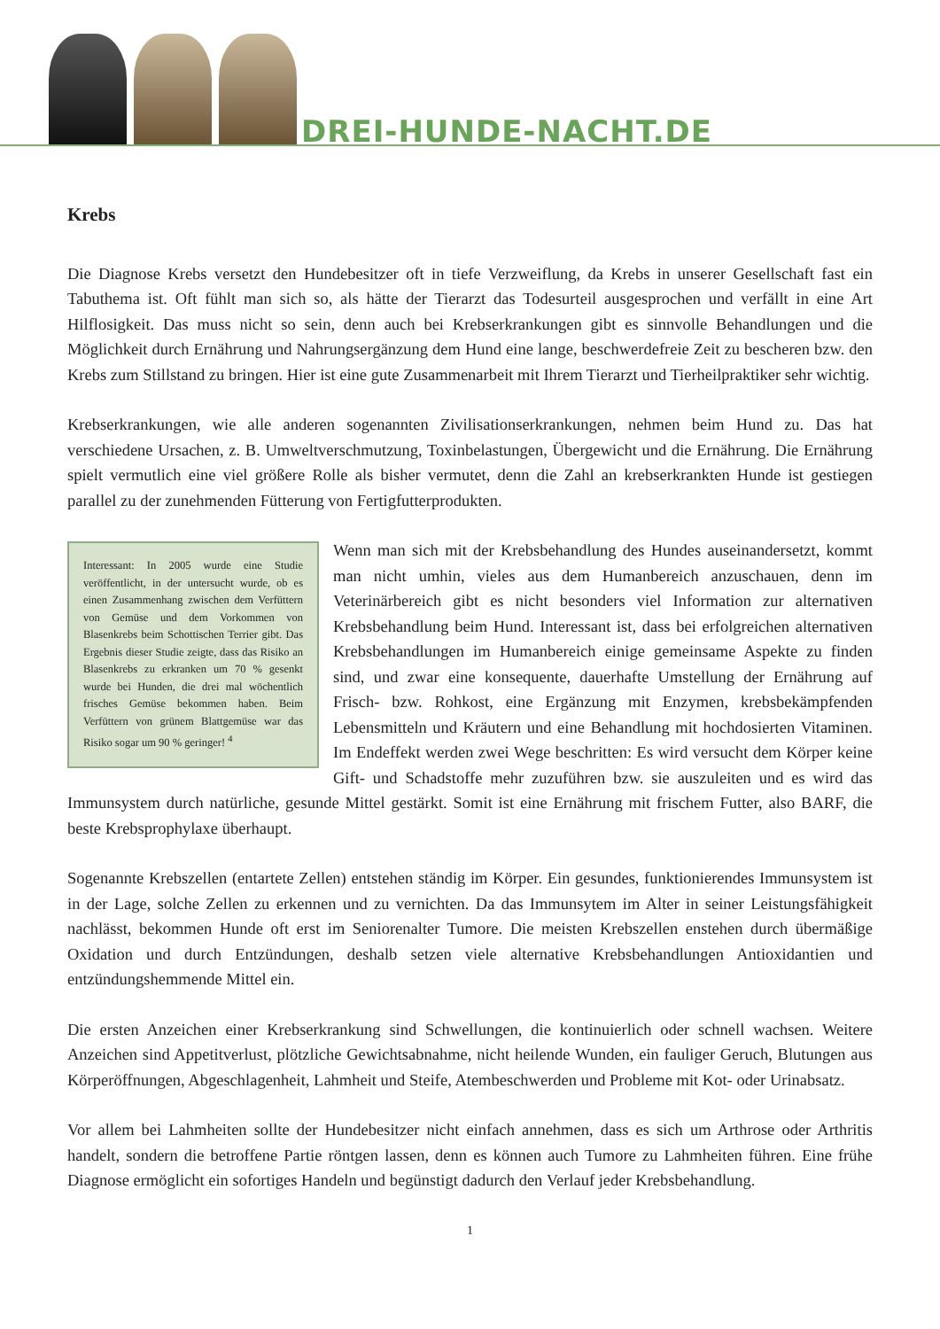DREI-HUNDE-NACHT.DE
Krebs
Die Diagnose Krebs versetzt den Hundebesitzer oft in tiefe Verzweiflung, da Krebs in unserer Gesellschaft fast ein Tabuthema ist. Oft fühlt man sich so, als hätte der Tierarzt das Todesurteil ausgesprochen und verfällt in eine Art Hilflosigkeit. Das muss nicht so sein, denn auch bei Krebserkrankungen gibt es sinnvolle Behandlungen und die Möglichkeit durch Ernährung und Nahrungsergänzung dem Hund eine lange, beschwerdefreie Zeit zu bescheren bzw. den Krebs zum Stillstand zu bringen. Hier ist eine gute Zusammenarbeit mit Ihrem Tierarzt und Tierheilpraktiker sehr wichtig.
Krebserkrankungen, wie alle anderen sogenannten Zivilisationserkrankungen, nehmen beim Hund zu. Das hat verschiedene Ursachen, z. B. Umweltverschmutzung, Toxinbelastungen, Übergewicht und die Ernährung. Die Ernährung spielt vermutlich eine viel größere Rolle als bisher vermutet, denn die Zahl an krebserkrankten Hunde ist gestiegen parallel zu der zunehmenden Fütterung von Fertigfutterprodukten.
Interessant: In 2005 wurde eine Studie veröffentlicht, in der untersucht wurde, ob es einen Zusammenhang zwischen dem Verfüttern von Gemüse und dem Vorkommen von Blasenkrebs beim Schottischen Terrier gibt. Das Ergebnis dieser Studie zeigte, dass das Risiko an Blasenkrebs zu erkranken um 70 % gesenkt wurde bei Hunden, die drei mal wöchentlich frisches Gemüse bekommen haben. Beim Verfüttern von grünem Blattgemüse war das Risiko sogar um 90 % geringer! <sup>4</sup>
Wenn man sich mit der Krebsbehandlung des Hundes auseinandersetzt, kommt man nicht umhin, vieles aus dem Humanbereich anzuschauen, denn im Veterinärbereich gibt es nicht besonders viel Information zur alternativen Krebsbehandlung beim Hund. Interessant ist, dass bei erfolgreichen alternativen Krebsbehandlungen im Humanbereich einige gemeinsame Aspekte zu finden sind, und zwar eine konsequente, dauerhafte Umstellung der Ernährung auf Frisch- bzw. Rohkost, eine Ergänzung mit Enzymen, krebsbekämpfenden Lebensmitteln und Kräutern und eine Behandlung mit hochdosierten Vitaminen. Im Endeffekt werden zwei Wege beschritten: Es wird versucht dem Körper keine Gift- und Schadstoffe mehr zuzuführen bzw. sie auszuleiten und es wird das Immunsystem durch natürliche, gesunde Mittel gestärkt. Somit ist eine Ernährung mit frischem Futter, also BARF, die beste Krebsprophylaxe überhaupt.
Sogenannte Krebszellen (entartete Zellen) entstehen ständig im Körper. Ein gesundes, funktionierendes Immunsystem ist in der Lage, solche Zellen zu erkennen und zu vernichten. Da das Immunsytem im Alter in seiner Leistungsfähigkeit nachlässt, bekommen Hunde oft erst im Seniorenalter Tumore. Die meisten Krebszellen enstehen durch übermäßige Oxidation und durch Entzündungen, deshalb setzen viele alternative Krebsbehandlungen Antioxidantien und entzündungshemmende Mittel ein.
Die ersten Anzeichen einer Krebserkrankung sind Schwellungen, die kontinuierlich oder schnell wachsen. Weitere Anzeichen sind Appetitverlust, plötzliche Gewichtsabnahme, nicht heilende Wunden, ein fauliger Geruch, Blutungen aus Körperöffnungen, Abgeschlagenheit, Lahmheit und Steife, Atembeschwerden und Probleme mit Kot- oder Urinabsatz.
Vor allem bei Lahmheiten sollte der Hundebesitzer nicht einfach annehmen, dass es sich um Arthrose oder Arthritis handelt, sondern die betroffene Partie röntgen lassen, denn es können auch Tumore zu Lahmheiten führen. Eine frühe Diagnose ermöglicht ein sofortiges Handeln und begünstigt dadurch den Verlauf jeder Krebsbehandlung.
1